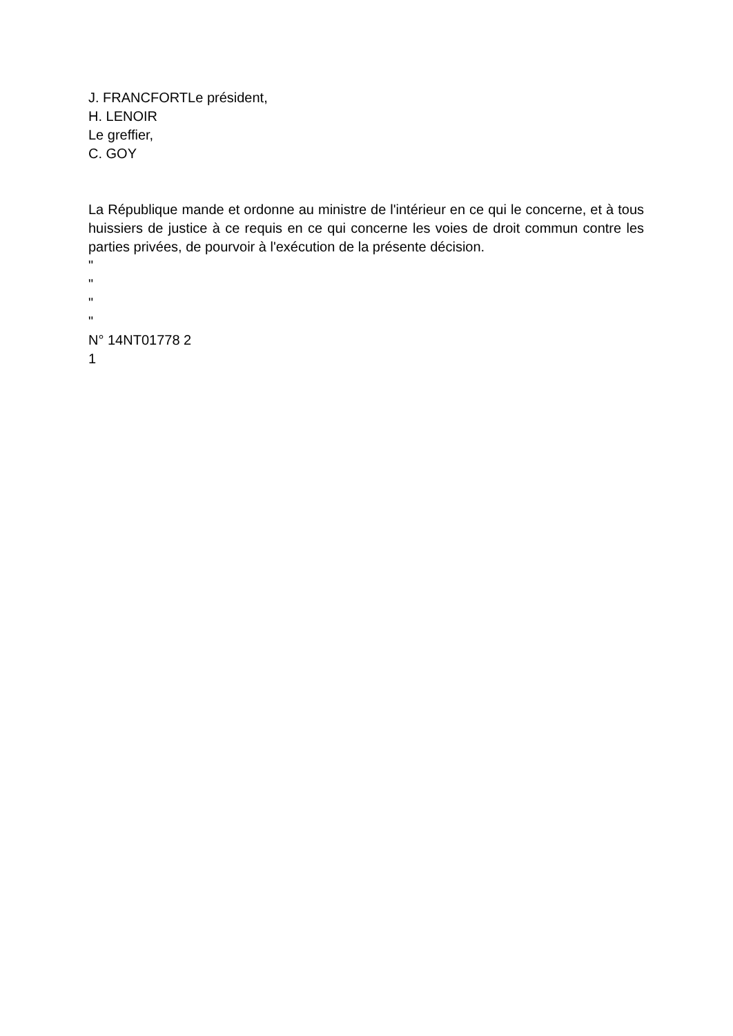J. FRANCFORTLe président,
H. LENOIR
Le greffier,
C. GOY
La République mande et ordonne au ministre de l'intérieur en ce qui le concerne, et à tous huissiers de justice à ce requis en ce qui concerne les voies de droit commun contre les parties privées, de pourvoir à l'exécution de la présente décision.
"
"
"
"
N° 14NT01778 2
1